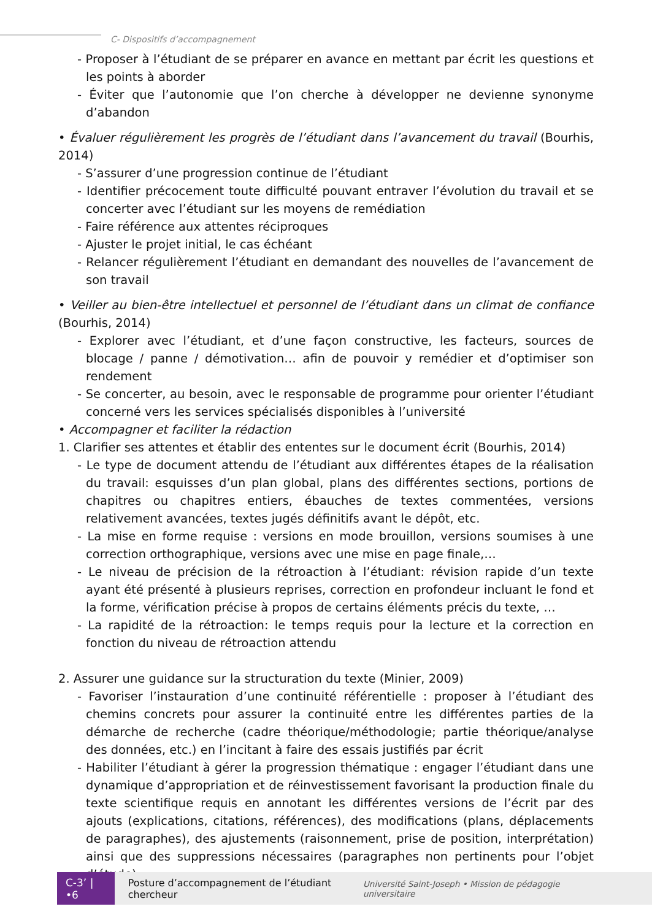C- Dispositifs d’accompagnement
- Proposer à l’étudiant de se préparer en avance en mettant par écrit les questions et les points à aborder
- Éviter que l’autonomie que l’on cherche à développer ne devienne synonyme d’abandon
• Évaluer régulièrement les progrès de l’étudiant dans l’avancement du travail (Bourhis, 2014)
- S’assurer d’une progression continue de l’étudiant
- Identifier précocement toute difficulté pouvant entraver l’évolution du travail et se concerter avec l’étudiant sur les moyens de remédiation
- Faire référence aux attentes réciproques
- Ajuster le projet initial, le cas échéant
- Relancer régulièrement l’étudiant en demandant des nouvelles de l’avancement de son travail
• Veiller au bien-être intellectuel et personnel de l’étudiant dans un climat de confiance (Bourhis, 2014)
- Explorer avec l’étudiant, et d’une façon constructive, les facteurs, sources de blocage / panne / démotivation… afin de pouvoir y remédier et d’optimiser son rendement
- Se concerter, au besoin, avec le responsable de programme pour orienter l’étudiant concerné vers les services spécialisés disponibles à l’université
• Accompagner et faciliter la rédaction
1. Clarifier ses attentes et établir des ententes sur le document écrit (Bourhis, 2014)
- Le type de document attendu de l’étudiant aux différentes étapes de la réalisation du travail: esquisses d’un plan global, plans des différentes sections, portions de chapitres ou chapitres entiers, ébauches de textes commentées, versions relativement avancées, textes jugés définitifs avant le dépôt, etc.
- La mise en forme requise : versions en mode brouillon, versions soumises à une correction orthographique, versions avec une mise en page finale,…
- Le niveau de précision de la rétroaction à l’étudiant: révision rapide d’un texte ayant été présenté à plusieurs reprises, correction en profondeur incluant le fond et la forme, vérification précise à propos de certains éléments précis du texte, …
- La rapidité de la rétroaction: le temps requis pour la lecture et la correction en fonction du niveau de rétroaction attendu
2. Assurer une guidance sur la structuration du texte (Minier, 2009)
- Favoriser l’instauration d’une continuité référentielle : proposer à l’étudiant des chemins concrets pour assurer la continuité entre les différentes parties de la démarche de recherche (cadre théorique/méthodologie; partie théorique/analyse des données, etc.) en l’incitant à faire des essais justifiés par écrit
- Habiliter l’étudiant à gérer la progression thématique : engager l’étudiant dans une dynamique d’appropriation et de réinvestissement favorisant la production finale du texte scientifique requis en annotant les différentes versions de l’écrit par des ajouts (explications, citations, références), des modifications (plans, déplacements de paragraphes), des ajustements (raisonnement, prise de position, interprétation) ainsi que des suppressions nécessaires (paragraphes non pertinents pour l’objet d’étude)
C-3’ | •6
Posture d’accompagnement de l’étudiant chercheur Université Saint-Joseph • Mission de pédagogie universitaire